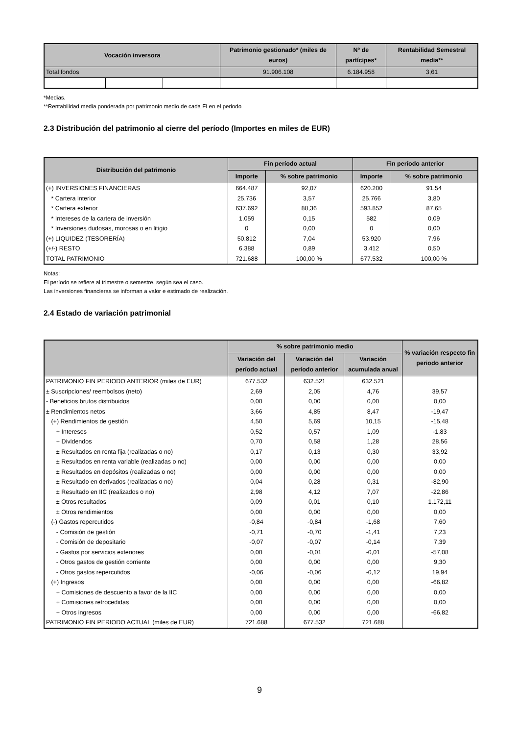| Vocación inversora | | | Patrimonio gestionado* (miles de euros) | Nº de partícipes* | Rentabilidad Semestral media** |
| --- | --- | --- | --- | --- | --- |
| Total fondos | | | 91.906.108 | 6.184.958 | 3,61 |
*Medias.
**Rentabilidad media ponderada por patrimonio medio de cada FI en el periodo
2.3 Distribución del patrimonio al cierre del período (Importes en miles de EUR)
| Distribución del patrimonio | Fin período actual | | Fin período anterior | |
| --- | --- | --- | --- | --- |
| | Importe | % sobre patrimonio | Importe | % sobre patrimonio |
| (+) INVERSIONES FINANCIERAS | 664.487 | 92,07 | 620.200 | 91,54 |
| * Cartera interior | 25.736 | 3,57 | 25.766 | 3,80 |
| * Cartera exterior | 637.692 | 88,36 | 593.852 | 87,65 |
| * Intereses de la cartera de inversión | 1.059 | 0,15 | 582 | 0,09 |
| * Inversiones dudosas, morosas o en litigio | 0 | 0,00 | 0 | 0,00 |
| (+) LIQUIDEZ (TESORERÍA) | 50.812 | 7,04 | 53.920 | 7,96 |
| (+/-) RESTO | 6.388 | 0,89 | 3.412 | 0,50 |
| TOTAL PATRIMONIO | 721.688 | 100,00 % | 677.532 | 100,00 % |
Notas:
El período se refiere al trimestre o semestre, según sea el caso.
Las inversiones financieras se informan a valor e estimado de realización.
2.4 Estado de variación patrimonial
| | % sobre patrimonio medio | | | % variación respecto fin periodo anterior |
| --- | --- | --- | --- | --- |
| | Variación del período actual | Variación del período anterior | Variación acumulada anual | |
| PATRIMONIO FIN PERIODO ANTERIOR (miles de EUR) | 677.532 | 632.521 | 632.521 | |
| ± Suscripciones/ reembolsos (neto) | 2,69 | 2,05 | 4,76 | 39,57 |
| - Beneficios brutos distribuidos | 0,00 | 0,00 | 0,00 | 0,00 |
| ± Rendimientos netos | 3,66 | 4,85 | 8,47 | -19,47 |
| (+) Rendimientos de gestión | 4,50 | 5,69 | 10,15 | -15,48 |
| + Intereses | 0,52 | 0,57 | 1,09 | -1,83 |
| + Dividendos | 0,70 | 0,58 | 1,28 | 28,56 |
| ± Resultados en renta fija (realizadas o no) | 0,17 | 0,13 | 0,30 | 33,92 |
| ± Resultados en renta variable (realizadas o no) | 0,00 | 0,00 | 0,00 | 0,00 |
| ± Resultados en depósitos (realizadas o no) | 0,00 | 0,00 | 0,00 | 0,00 |
| ± Resultado en derivados (realizadas o no) | 0,04 | 0,28 | 0,31 | -82,90 |
| ± Resultado en IIC (realizados o no) | 2,98 | 4,12 | 7,07 | -22,86 |
| ± Otros resultados | 0,09 | 0,01 | 0,10 | 1.172,11 |
| ± Otros rendimientos | 0,00 | 0,00 | 0,00 | 0,00 |
| (-) Gastos repercutidos | -0,84 | -0,84 | -1,68 | 7,60 |
| - Comisión de gestión | -0,71 | -0,70 | -1,41 | 7,23 |
| - Comisión de depositario | -0,07 | -0,07 | -0,14 | 7,39 |
| - Gastos por servicios exteriores | 0,00 | -0,01 | -0,01 | -57,08 |
| - Otros gastos de gestión corriente | 0,00 | 0,00 | 0,00 | 9,30 |
| - Otros gastos repercutidos | -0,06 | -0,06 | -0,12 | 19,94 |
| (+) Ingresos | 0,00 | 0,00 | 0,00 | -66,82 |
| + Comisiones de descuento a favor de la IIC | 0,00 | 0,00 | 0,00 | 0,00 |
| + Comisiones retrocedidas | 0,00 | 0,00 | 0,00 | 0,00 |
| + Otros ingresos | 0,00 | 0,00 | 0,00 | -66,82 |
| PATRIMONIO FIN PERIODO ACTUAL (miles de EUR) | 721.688 | 677.532 | 721.688 | |
9